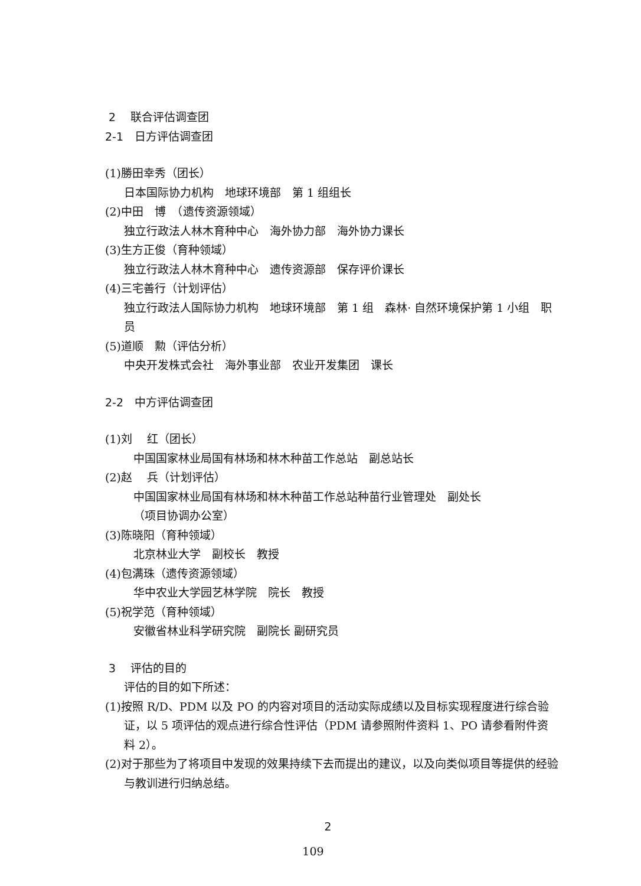2　 联合评估调查团
2-1　日方评估调查团
(1)勝田幸秀（团长）
日本国际协力机构　地球环境部　第 1 组组长
(2)中田　博　（遗传资源领域）
独立行政法人林木育种中心　海外协力部　海外协力课长
(3)生方正俊（育种领域）
独立行政法人林木育种中心　遗传资源部　保存评价课长
(4)三宅善行（计划评估）
独立行政法人国际协力机构　地球环境部　第 1 组　森林· 自然环境保护第 1 小组　职员
(5)道顺　勲（评估分析）
中央开发株式会社　海外事业部　农业开发集团　课长
2-2　中方评估调查团
(1)刘　 红（团长）
中国国家林业局国有林场和林木种苗工作总站　副总站长
(2)赵　 兵（计划评估）
中国国家林业局国有林场和林木种苗工作总站种苗行业管理处　副处长
（项目协调办公室）
(3)陈晓阳（育种领域）
北京林业大学　副校长　教授
(4)包满珠（遗传资源领域）
华中农业大学园艺林学院　院长　教授
(5)祝学范（育种领域）
安徽省林业科学研究院　副院长 副研究员
3　 评估的目的
评估的目的如下所述：
(1)按照 R/D、PDM 以及 PO 的内容对项目的活动实际成绩以及目标实现程度进行综合验证，以 5 项评估的观点进行综合性评估（PDM 请参照附件资料 1、PO 请参看附件资料 2）。
(2)对于那些为了将项目中发现的效果持续下去而提出的建议，以及向类似项目等提供的经验与教训进行归纳总结。
2
109